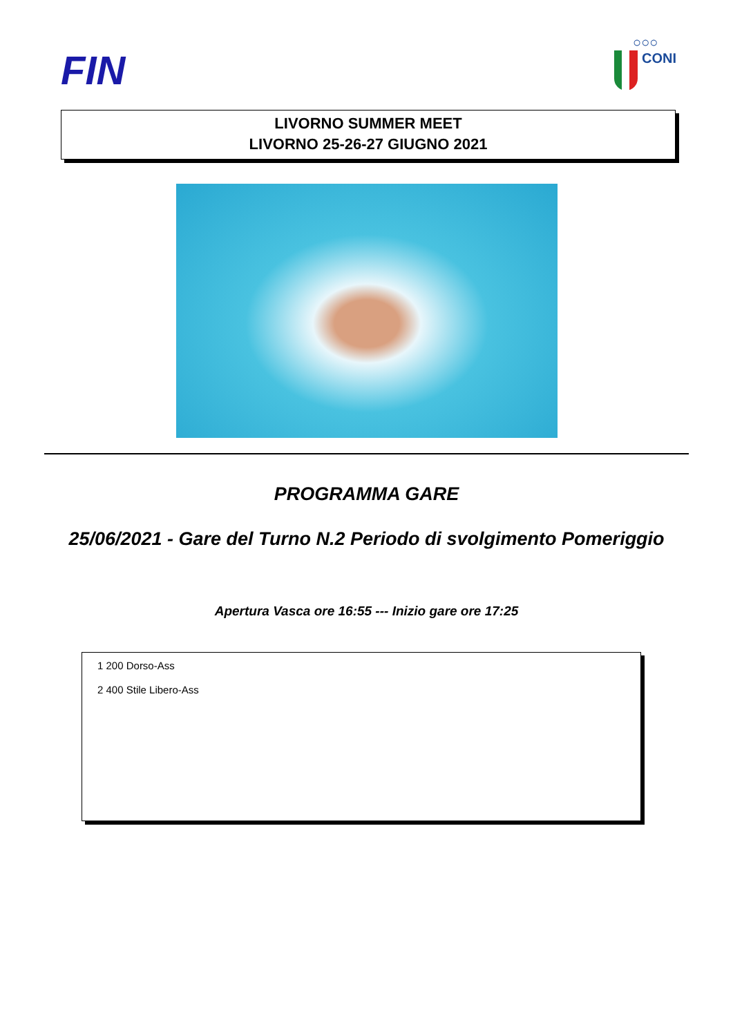FIN
○○○
CONI
LIVORNO SUMMER MEET
LIVORNO 25-26-27 GIUGNO 2021
PROGRAMMA GARE
25/06/2021 - Gare del Turno N.2 Periodo di svolgimento Pomeriggio
Apertura Vasca ore 16:55 --- Inizio gare ore 17:25
1 200 Dorso-Ass
2 400 Stile Libero-Ass